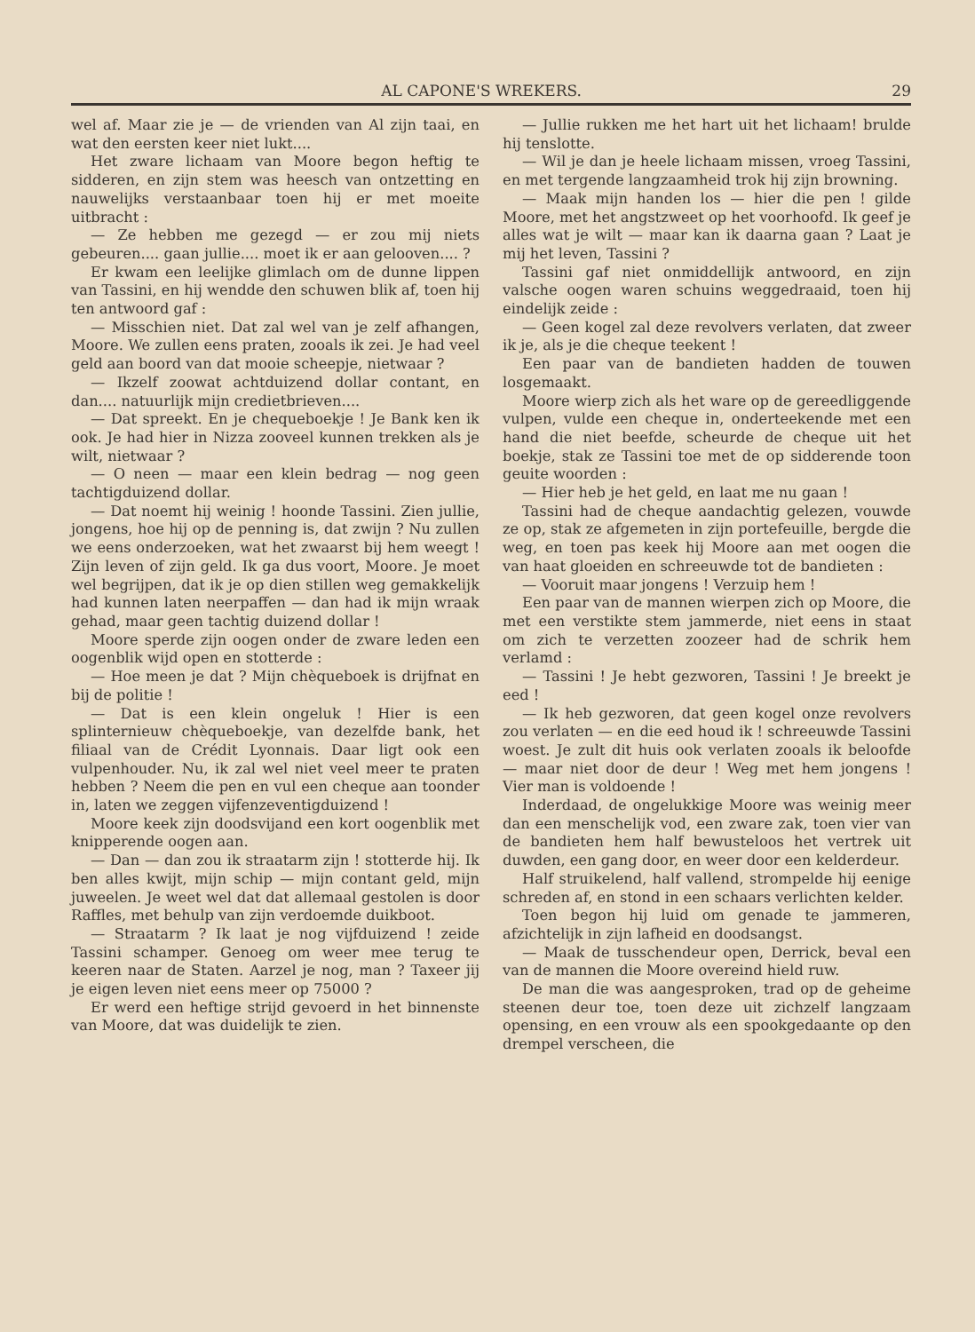AL CAPONE'S WREKERS. 29
wel af. Maar zie je — de vrienden van Al zijn taai, en wat den eersten keer niet lukt....
Het zware lichaam van Moore begon heftig te sidderen, en zijn stem was heesch van ontzetting en nauwelijks verstaanbaar toen hij er met moeite uitbracht :
— Ze hebben me gezegd — er zou mij niets gebeuren.... gaan jullie.... moet ik er aan gelooven.... ?
Er kwam een leelijke glimlach om de dunne lippen van Tassini, en hij wendde den schuwen blik af, toen hij ten antwoord gaf :
— Misschien niet. Dat zal wel van je zelf afhangen, Moore. We zullen eens praten, zooals ik zei. Je had veel geld aan boord van dat mooie scheepje, nietwaar ?
— Ikzelf zoowat achtduizend dollar contant, en dan.... natuurlijk mijn credietbrieven....
— Dat spreekt. En je chequeboekje ! Je Bank ken ik ook. Je had hier in Nizza zooveel kunnen trekken als je wilt, nietwaar ?
— O neen — maar een klein bedrag — nog geen tachtigduizend dollar.
— Dat noemt hij weinig ! hoonde Tassini. Zien jullie, jongens, hoe hij op de penning is, dat zwijn ? Nu zullen we eens onderzoeken, wat het zwaarst bij hem weegt ! Zijn leven of zijn geld. Ik ga dus voort, Moore. Je moet wel begrijpen, dat ik je op dien stillen weg gemakkelijk had kunnen laten neerpaffen — dan had ik mijn wraak gehad, maar geen tachtig duizend dollar !
Moore sperde zijn oogen onder de zware leden een oogenblik wijd open en stotterde :
— Hoe meen je dat ? Mijn chèqueboek is drijfnat en bij de politie !
— Dat is een klein ongeluk ! Hier is een splinternieuw chèqueboekje, van dezelfde bank, het filiaal van de Crédit Lyonnais. Daar ligt ook een vulpenhouder. Nu, ik zal wel niet veel meer te praten hebben ? Neem die pen en vul een cheque aan toonder in, laten we zeggen vijfenzeventigduizend !
Moore keek zijn doodsvijand een kort oogenblik met knipperende oogen aan.
— Dan — dan zou ik straatarm zijn ! stotterde hij. Ik ben alles kwijt, mijn schip — mijn contant geld, mijn juweelen. Je weet wel dat dat allemaal gestolen is door Raffles, met behulp van zijn verdoemde duikboot.
— Straatarm ? Ik laat je nog vijfduizend ! zeide Tassini schamper. Genoeg om weer mee terug te keeren naar de Staten. Aarzel je nog, man ? Taxeer jij je eigen leven niet eens meer op 75000 ?
Er werd een heftige strijd gevoerd in het binnenste van Moore, dat was duidelijk te zien.
— Jullie rukken me het hart uit het lichaam! brulde hij tenslotte.
— Wil je dan je heele lichaam missen, vroeg Tassini, en met tergende langzaamheid trok hij zijn browning.
— Maak mijn handen los — hier die pen ! gilde Moore, met het angstzweet op het voorhoofd. Ik geef je alles wat je wilt — maar kan ik daarna gaan ? Laat je mij het leven, Tassini ?
Tassini gaf niet onmiddellijk antwoord, en zijn valsche oogen waren schuins weggedraaid, toen hij eindelijk zeide :
— Geen kogel zal deze revolvers verlaten, dat zweer ik je, als je die cheque teekent !
Een paar van de bandieten hadden de touwen losgemaakt.
Moore wierp zich als het ware op de gereedliggende vulpen, vulde een cheque in, onderteekende met een hand die niet beefde, scheurde de cheque uit het boekje, stak ze Tassini toe met de op sidderende toon geuite woorden :
— Hier heb je het geld, en laat me nu gaan !
Tassini had de cheque aandachtig gelezen, vouwde ze op, stak ze afgemeten in zijn portefeuille, bergde die weg, en toen pas keek hij Moore aan met oogen die van haat gloeiden en schreeuwde tot de bandieten :
— Vooruit maar jongens ! Verzuip hem !
Een paar van de mannen wierpen zich op Moore, die met een verstikte stem jammerde, niet eens in staat om zich te verzetten zoozeer had de schrik hem verlamd :
— Tassini ! Je hebt gezworen, Tassini ! Je breekt je eed !
— Ik heb gezworen, dat geen kogel onze revolvers zou verlaten — en die eed houd ik ! schreeuwde Tassini woest. Je zult dit huis ook verlaten zooals ik beloofde — maar niet door de deur ! Weg met hem jongens ! Vier man is voldoende !
Inderdaad, de ongelukkige Moore was weinig meer dan een menschelijk vod, een zware zak, toen vier van de bandieten hem half bewusteloos het vertrek uit duwden, een gang door, en weer door een kelderdeur.
Half struikelend, half vallend, strompelde hij eenige schreden af, en stond in een schaars verlichten kelder.
Toen begon hij luid om genade te jammeren, afzichtelijk in zijn lafheid en doodsangst.
— Maak de tusschendeur open, Derrick, beval een van de mannen die Moore overeind hield ruw.
De man die was aangesproken, trad op de geheime steenen deur toe, toen deze uit zichzelf langzaam opensing, en een vrouw als een spookgedaante op den drempel verscheen, die